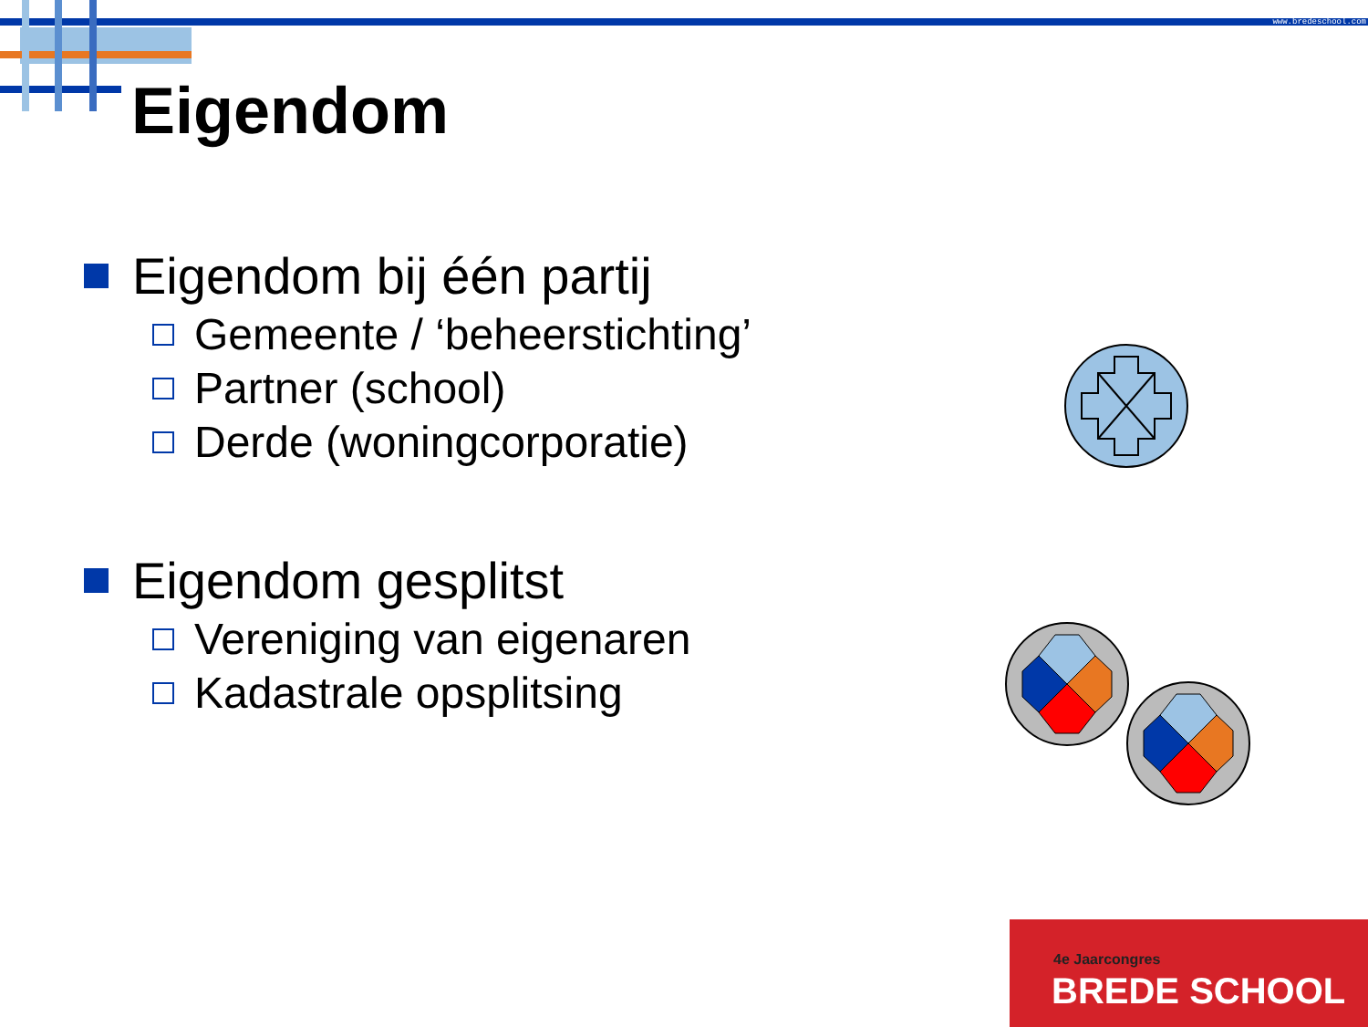www.bredeschool.com
Eigendom
Eigendom bij één partij
Gemeente / ‘beheerstichting’
Partner (school)
Derde (woningcorporatie)
Eigendom gesplitst
Vereniging van eigenaren
Kadastrale opsplitsing
4e Jaarcongres
BREDE SCHOOL